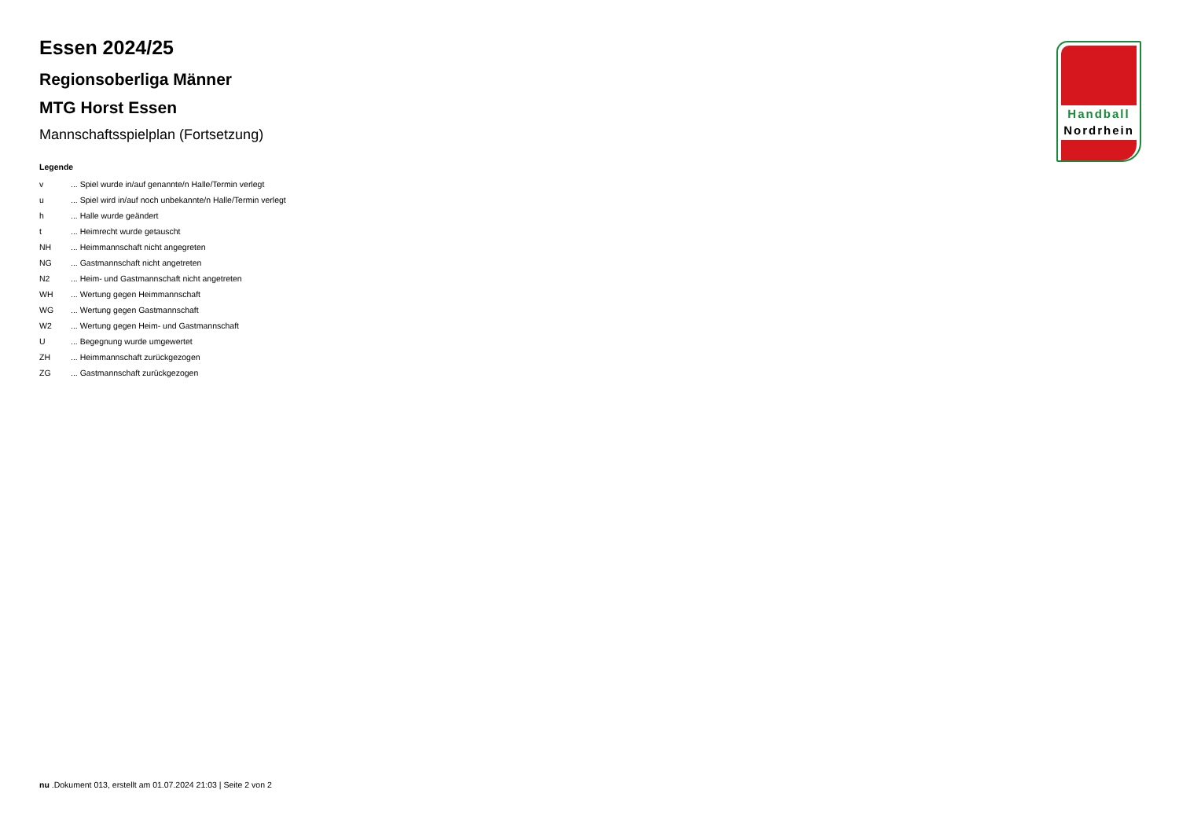Handball
Nordrhein
Essen 2024/25
Regionsoberliga Männer
MTG Horst Essen
Mannschaftsspielplan (Fortsetzung)
Legende
| v | ... Spiel wurde in/auf genannte/n Halle/Termin verlegt |
| u | ... Spiel wird in/auf noch unbekannte/n Halle/Termin verlegt |
| h | ... Halle wurde geändert |
| t | ... Heimrecht wurde getauscht |
| NH | ... Heimmannschaft nicht angegreten |
| NG | ... Gastmannschaft nicht angetreten |
| N2 | ... Heim- und Gastmannschaft nicht angetreten |
| WH | ... Wertung gegen Heimmannschaft |
| WG | ... Wertung gegen Gastmannschaft |
| W2 | ... Wertung gegen Heim- und Gastmannschaft |
| U | ... Begegnung wurde umgewertet |
| ZH | ... Heimmannschaft zurückgezogen |
| ZG | ... Gastmannschaft zurückgezogen |
nu .Dokument 013, erstellt am 01.07.2024 21:03 | Seite 2 von 2